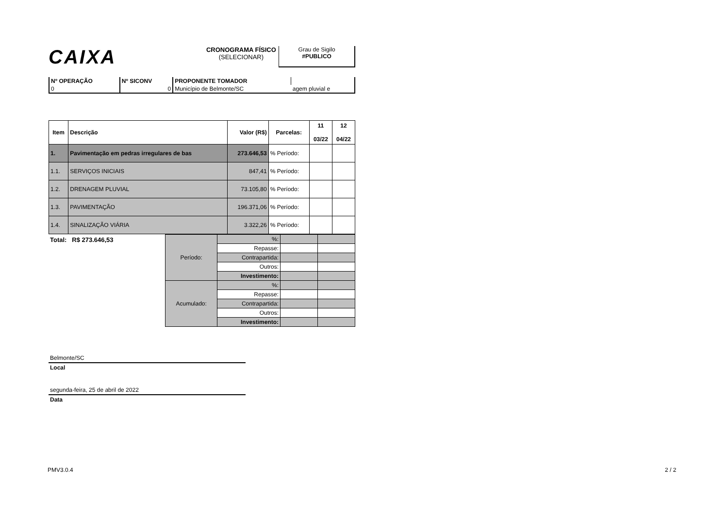CAIXA
CRONOGRAMA FÍSICO
(SELECIONAR)
Grau de Sigilo
#PUBLICO
| Nº OPERAÇÃO | Nº SICONV | PROPONENTE TOMADOR | |
| 0 | 0 | Município de Belmonte/SC | agem pluvial e |
| Item | Descrição | Valor (R$) | Parcelas: | 11 03/22 | 12 04/22 |
| --- | --- | --- | --- | --- | --- |
| 1. | Pavimentação em pedras irregulares de bas | 273.646,53 | % Período: | | |
| 1.1. | SERVIÇOS INICIAIS | 847,41 | % Período: | | |
| 1.2. | DRENAGEM PLUVIAL | 73.105,80 | % Período: | | |
| 1.3. | PAVIMENTAÇÃO | 196.371,06 | % Período: | | |
| 1.4. | SINALIZAÇÃO VIÁRIA | 3.322,26 | % Período: | | |
Total: R$ 273.646,53
| Período: | %: | | |
| | Repasse: | | |
| | Contrapartida: | | |
| | Outros: | | |
| | Investimento: | | |
| Acumulado: | %: | | |
| | Repasse: | | |
| | Contrapartida: | | |
| | Outros: | | |
| | Investimento: | | |
Belmonte/SC
Local
segunda-feira, 25 de abril de 2022
Data
PMV3.0.4 2 / 2